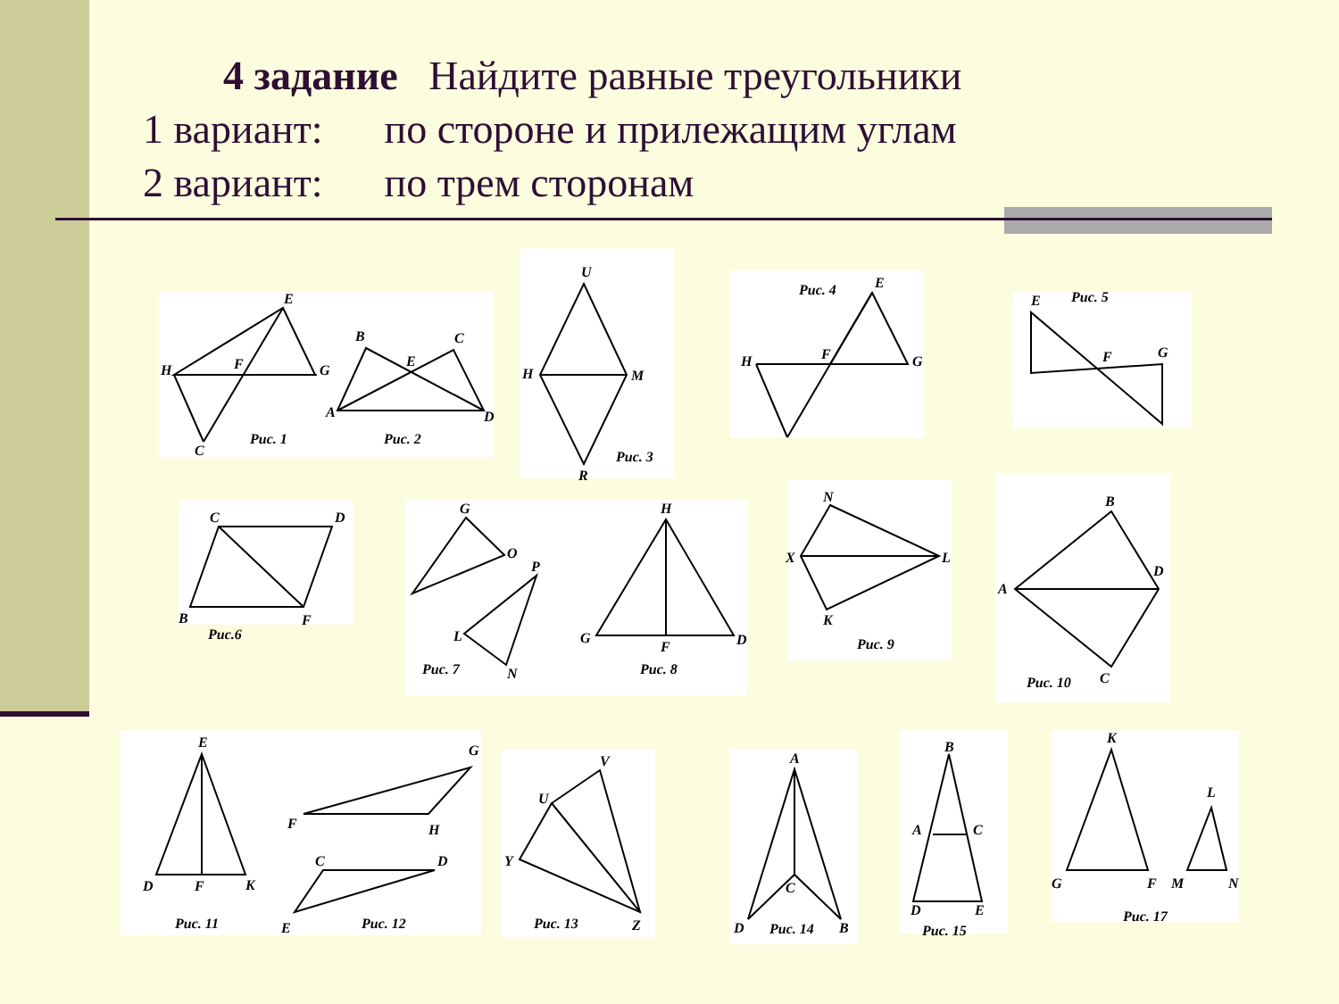4 задание Найдите равные треугольники
1 вариант: по стороне и прилежащим углам
2 вариант: по трем сторонам
E
H
F
G
C
Рис. 1
B
C
E
A
D
Рис. 2
U
H
M
R
Рис. 3
Рис. 4
E
H
F
G
Рис. 5
E
F
G
C
D
B
F
Рис.6
G
O
P
L
N
Рис. 7
H
G
F
D
Рис. 8
N
X
L
K
Рис. 9
B
D
A
C
Рис. 10
E
D
F
K
Рис. 11
G
F
H
C
D
E
Рис. 12
V
U
Y
Z
Рис. 13
A
C
D
B
Рис. 14
B
A
C
D
E
Рис. 15
K
G
F
L
M
N
Рис. 17